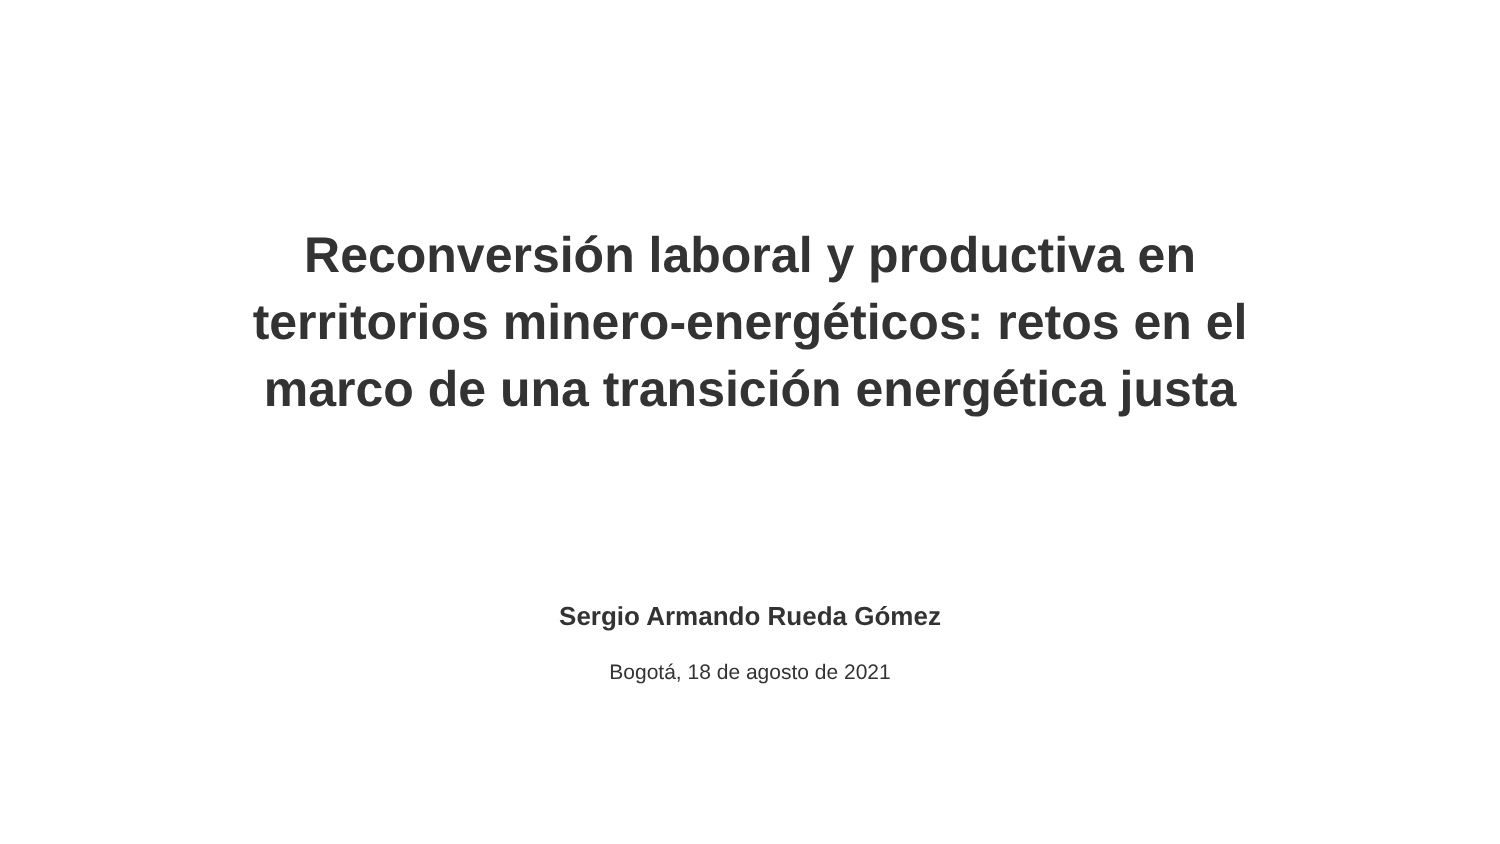Reconversión laboral y productiva en
territorios minero-energéticos: retos en el
marco de una transición energética justa
Sergio Armando Rueda Gómez
Bogotá, 18 de agosto de 2021